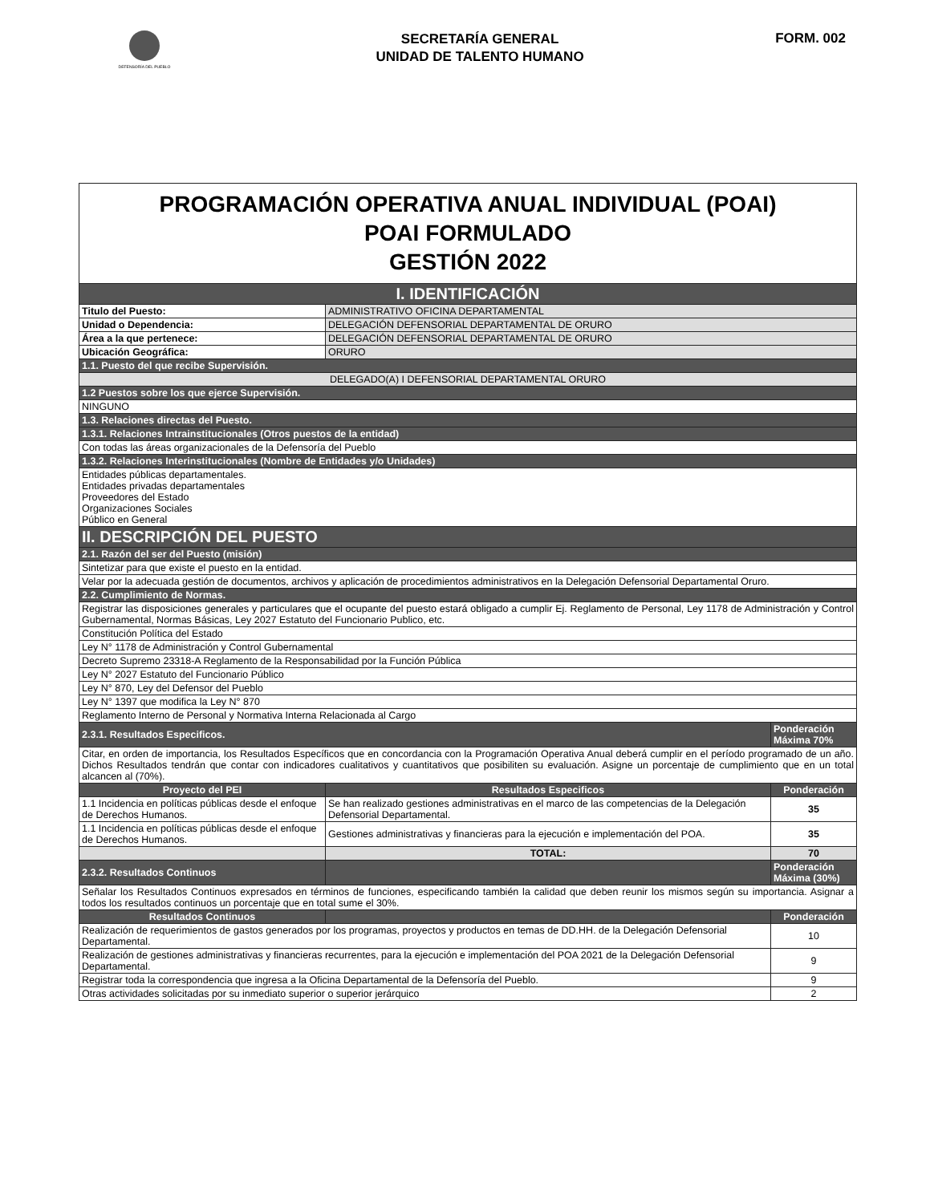DEFENSORÍA DEL PUEBLO
SECRETARÍA GENERAL
UNIDAD DE TALENTO HUMANO
FORM. 002
| PROGRAMACIÓN OPERATIVA ANUAL INDIVIDUAL (POAI) POAI FORMULADO GESTIÓN 2022 | | |
| I. IDENTIFICACIÓN | | |
| Titulo del Puesto: | ADMINISTRATIVO OFICINA DEPARTAMENTAL | |
| Unidad o Dependencia: | DELEGACIÓN DEFENSORIAL DEPARTAMENTAL DE ORURO | |
| Área a la que pertenece: | DELEGACIÓN DEFENSORIAL DEPARTAMENTAL DE ORURO | |
| Ubicación Geográfica: | ORURO | |
| 1.1. Puesto del que recibe Supervisión. | | |
| DELEGADO(A) I DEFENSORIAL DEPARTAMENTAL ORURO | | |
| 1.2 Puestos sobre los que ejerce Supervisión. | | |
| NINGUNO | | |
| 1.3. Relaciones directas del Puesto. | | |
| 1.3.1. Relaciones Intrainstitucionales (Otros puestos de la entidad) | | |
| Con todas las áreas organizacionales de la Defensoría del Pueblo | | |
| 1.3.2. Relaciones Interinstitucionales (Nombre de Entidades y/o Unidades) | | |
| Entidades públicas departamentales. Entidades privadas departamentales Proveedores del Estado Organizaciones Sociales Público en General | | |
| II. DESCRIPCIÓN DEL PUESTO | | |
| 2.1. Razón del ser del Puesto (misión) | | |
| Sintetizar para que existe el puesto en la entidad. | | |
| Velar por la adecuada gestión de documentos, archivos y aplicación de procedimientos administrativos en la Delegación Defensorial Departamental Oruro. | | |
| 2.2. Cumplimiento de Normas. | | |
| Registrar las disposiciones generales y particulares que el ocupante del puesto estará obligado a cumplir Ej. Reglamento de Personal, Ley 1178 de Administración y Control Gubernamental, Normas Básicas, Ley 2027 Estatuto del Funcionario Publico, etc. | | |
| Constitución Política del Estado | | |
| Ley N° 1178 de Administración y Control Gubernamental | | |
| Decreto Supremo 23318-A Reglamento de la Responsabilidad por la Función Pública | | |
| Ley N° 2027 Estatuto del Funcionario Público | | |
| Ley N° 870, Ley del Defensor del Pueblo | | |
| Ley N° 1397 que modifica la Ley N° 870 | | |
| Reglamento Interno de Personal y Normativa Interna Relacionada al Cargo | | |
| 2.3.1. Resultados Especificos. | | Ponderación Máxima 70% |
| Citar, en orden de importancia, los Resultados Específicos que en concordancia con la Programación Operativa Anual deberá cumplir en el período programado de un año. Dichos Resultados tendrán que contar con indicadores cualitativos y cuantitativos que posibiliten su evaluación. Asigne un porcentaje de cumplimiento que en un total alcancen al (70%). | | |
| Proyecto del PEI | Resultados Especificos | Ponderación |
| 1.1 Incidencia en políticas públicas desde el enfoque de Derechos Humanos. | Se han realizado gestiones administrativas en el marco de las competencias de la Delegación Defensorial Departamental. | 35 |
| 1.1 Incidencia en políticas públicas desde el enfoque de Derechos Humanos. | Gestiones administrativas y financieras para la ejecución e implementación del POA. | 35 |
| | TOTAL: | 70 |
| 2.3.2. Resultados Continuos | | Ponderación Máxima (30%) |
| Señalar los Resultados Continuos expresados en términos de funciones, especificando también la calidad que deben reunir los mismos según su importancia. Asignar a todos los resultados continuos un porcentaje que en total sume el 30%. | | |
| Resultados Continuos | | Ponderación |
| Realización de requerimientos de gastos generados por los programas, proyectos y productos en temas de DD.HH. de la Delegación Defensorial Departamental. | | 10 |
| Realización de gestiones administrativas y financieras recurrentes, para la ejecución e implementación del POA 2021 de la Delegación Defensorial Departamental. | | 9 |
| Registrar toda la correspondencia que ingresa a la Oficina Departamental de la Defensoría del Pueblo. | | 9 |
| Otras actividades solicitadas por su inmediato superior o superior jerárquico | | 2 |